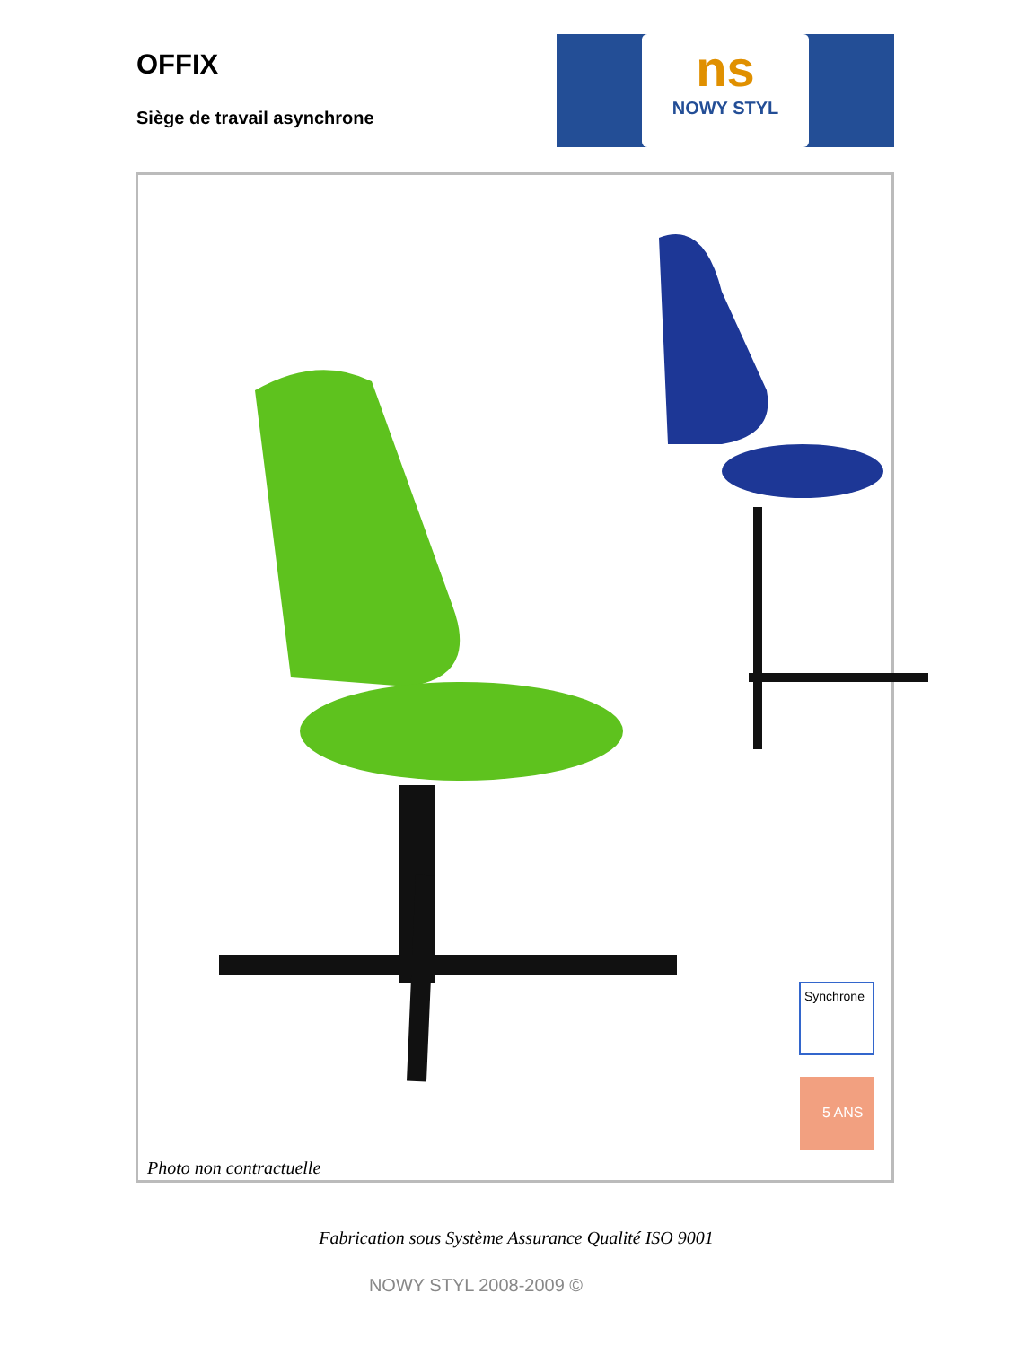OFFIX
Siège de travail asynchrone
ns
NOWY STYL
Synchrone
5 ANS
Photo non contractuelle
Fabrication sous Système Assurance Qualité ISO 9001
NOWY STYL 2008-2009 ©